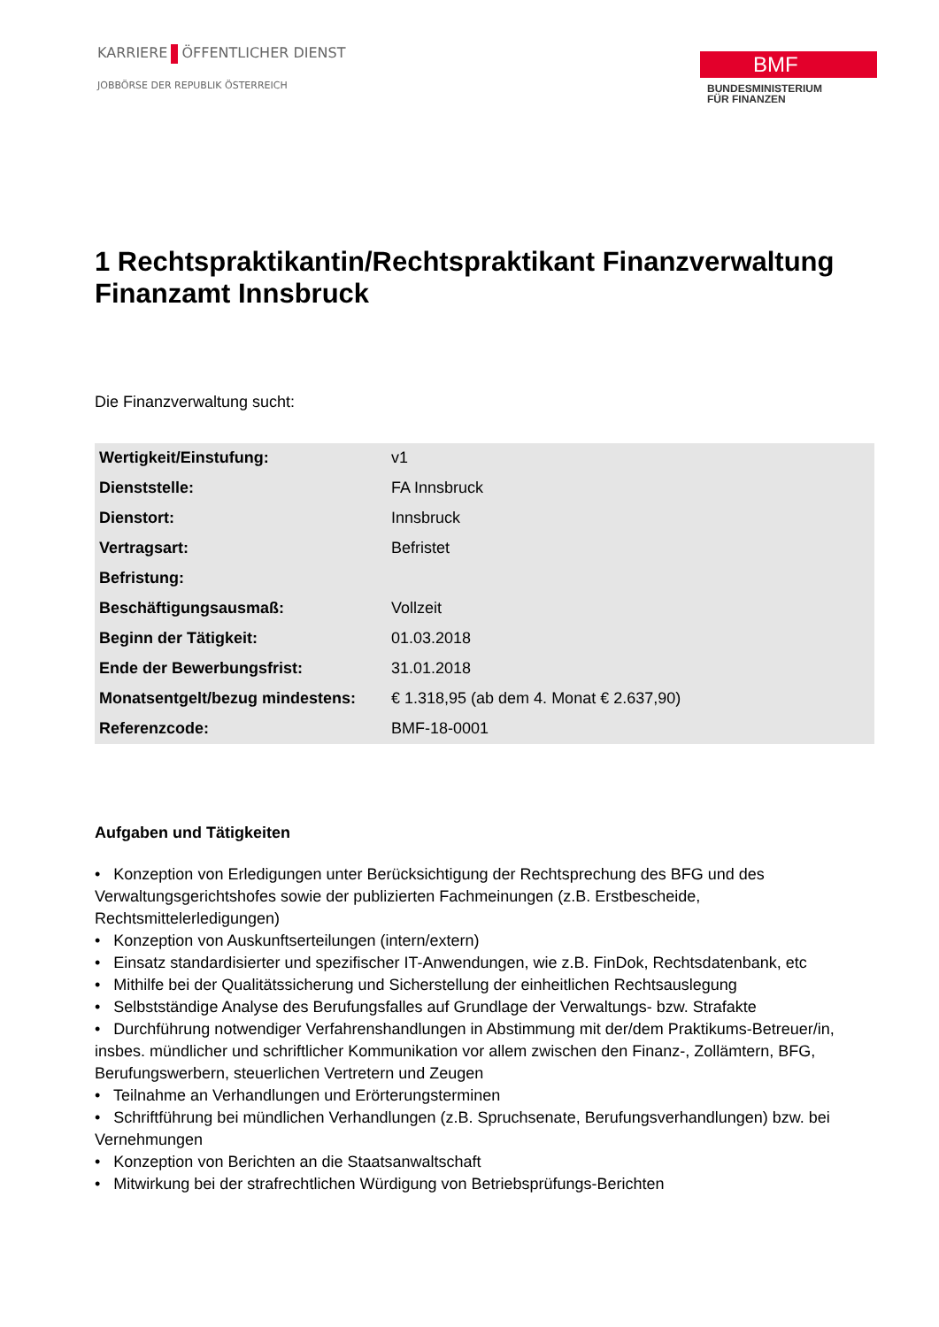KARRIERE ÖFFENTLICHER DIENST
JOBBÖRSE DER REPUBLIK ÖSTERREICH
BMF
BUNDESMINISTERIUM
FÜR FINANZEN
1 Rechtspraktikantin/Rechtspraktikant Finanzverwaltung Finanzamt Innsbruck
Die Finanzverwaltung sucht:
| Wertigkeit/Einstufung: | v1 |
| Dienststelle: | FA Innsbruck |
| Dienstort: | Innsbruck |
| Vertragsart: | Befristet |
| Befristung: | |
| Beschäftigungsausmaß: | Vollzeit |
| Beginn der Tätigkeit: | 01.03.2018 |
| Ende der Bewerbungsfrist: | 31.01.2018 |
| Monatsentgelt/bezug mindestens: | € 1.318,95 (ab dem 4. Monat € 2.637,90) |
| Referenzcode: | BMF-18-0001 |
Aufgaben und Tätigkeiten
• Konzeption von Erledigungen unter Berücksichtigung der Rechtsprechung des BFG und des Verwaltungsgerichtshofes sowie der publizierten Fachmeinungen (z.B. Erstbescheide, Rechtsmittelerledigungen)
• Konzeption von Auskunftserteilungen (intern/extern)
• Einsatz standardisierter und spezifischer IT-Anwendungen, wie z.B. FinDok, Rechtsdatenbank, etc
• Mithilfe bei der Qualitätssicherung und Sicherstellung der einheitlichen Rechtsauslegung
• Selbstständige Analyse des Berufungsfalles auf Grundlage der Verwaltungs- bzw. Strafakte
• Durchführung notwendiger Verfahrenshandlungen in Abstimmung mit der/dem Praktikums-Betreuer/in, insbes. mündlicher und schriftlicher Kommunikation vor allem zwischen den Finanz-, Zollämtern, BFG, Berufungswerbern, steuerlichen Vertretern und Zeugen
• Teilnahme an Verhandlungen und Erörterungsterminen
• Schriftführung bei mündlichen Verhandlungen (z.B. Spruchsenate, Berufungsverhandlungen) bzw. bei Vernehmungen
• Konzeption von Berichten an die Staatsanwaltschaft
• Mitwirkung bei der strafrechtlichen Würdigung von Betriebsprüfungs-Berichten